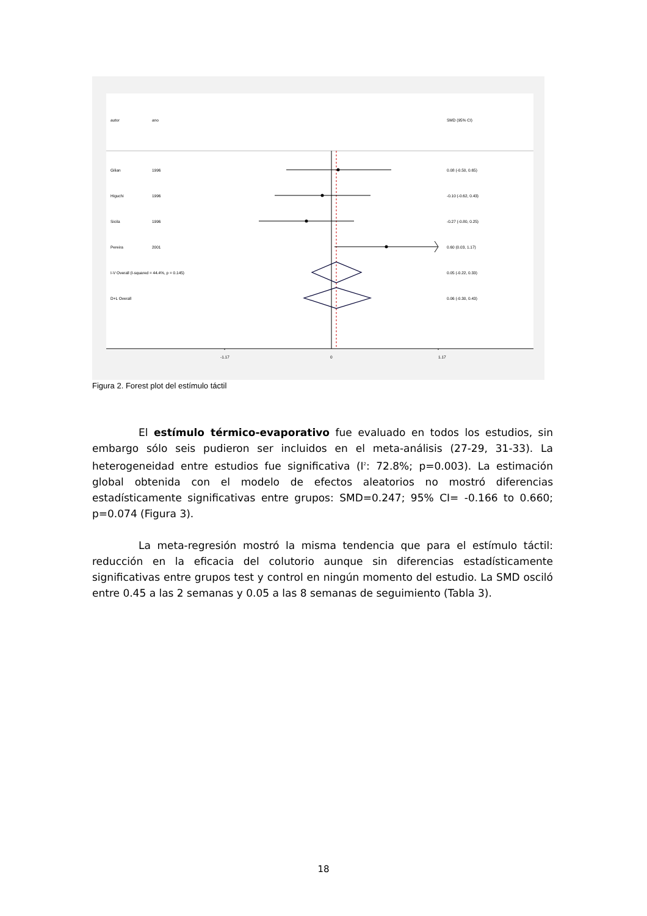autor ano SMD (95% CI)
Gilian 1996 0.08 (-0.50, 0.65)
Higuchi 1996 -0.10 (-0.62, 0.43)
Sicila 1996 -0.27 (-0.80, 0.25)
Pereira 2001 0.60 (0.03, 1.17)
I-V Overall (I-squared = 44.4%, p = 0.145) 0.05 (-0.22, 0.33)
D+L Overall 0.06 (-0.30, 0.43)
-1.17 0 1.17
Figura 2. Forest plot del estímulo táctil
El estímulo térmico-evaporativo fue evaluado en todos los estudios, sin embargo sólo seis pudieron ser incluidos en el meta-análisis (27-29, 31-33). La heterogeneidad entre estudios fue significativa (I<sup>2</sup>: 72.8%; p=0.003). La estimación global obtenida con el modelo de efectos aleatorios no mostró diferencias estadísticamente significativas entre grupos: SMD=0.247; 95% CI= -0.166 to 0.660; p=0.074 (Figura 3).
La meta-regresión mostró la misma tendencia que para el estímulo táctil: reducción en la eficacia del colutorio aunque sin diferencias estadísticamente significativas entre grupos test y control en ningún momento del estudio. La SMD osciló entre 0.45 a las 2 semanas y 0.05 a las 8 semanas de seguimiento (Tabla 3).
18